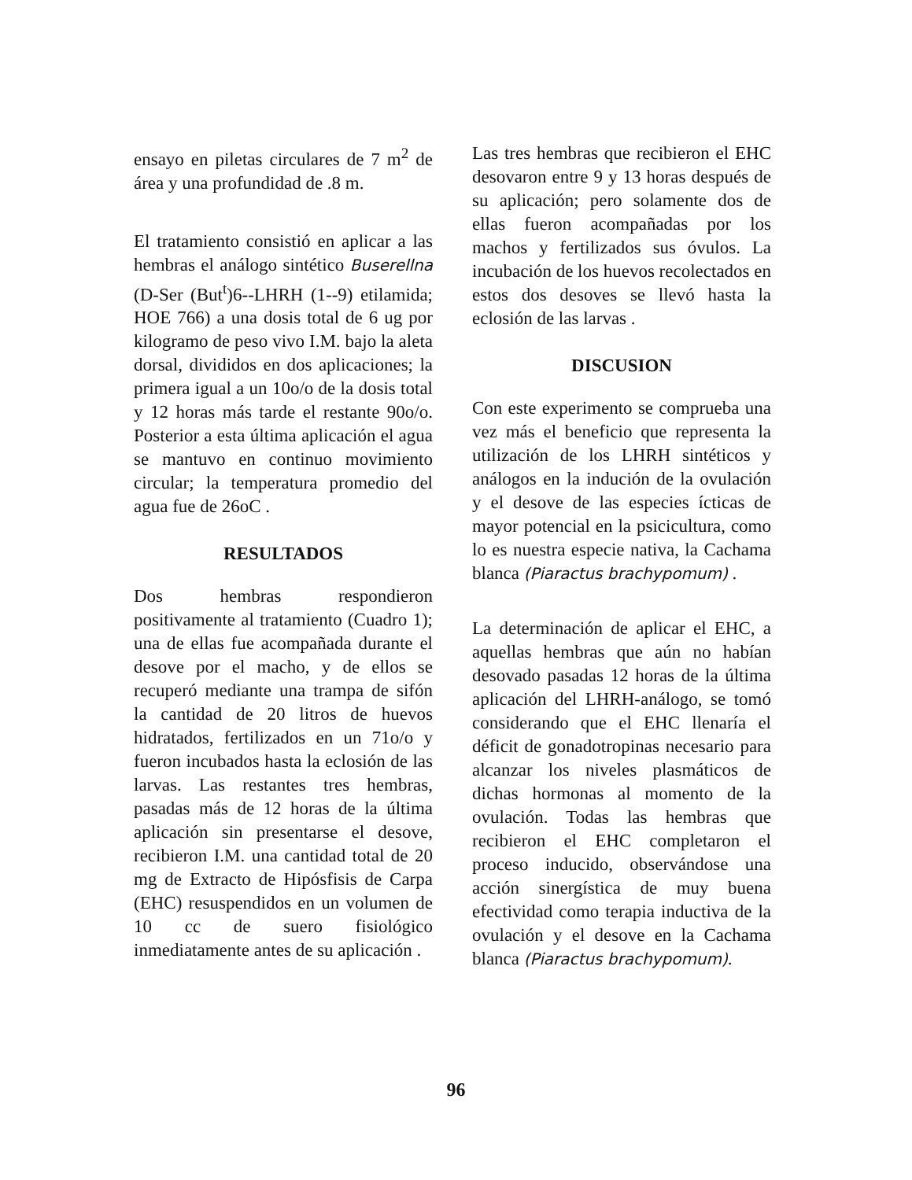ensayo en piletas circulares de 7 m<sup>2</sup> de área y una profundidad de .8 m.
El tratamiento consistió en aplicar a las hembras el análogo sintético Buserellna (D-Ser (But<sup>t</sup>)6--LHRH (1--9) etilamida; HOE 766) a una dosis total de 6 ug por kilogramo de peso vivo I.M. bajo la aleta dorsal, divididos en dos aplicaciones; la primera igual a un 10o/o de la dosis total y 12 horas más tarde el restante 90o/o. Posterior a esta última aplicación el agua se mantuvo en continuo movimiento circular; la temperatura promedio del agua fue de 26oC .
RESULTADOS
Dos hembras respondieron positivamente al tratamiento (Cuadro 1); una de ellas fue acompañada durante el desove por el macho, y de ellos se recuperó mediante una trampa de sifón la cantidad de 20 litros de huevos hidratados, fertilizados en un 71o/o y fueron incubados hasta la eclosión de las larvas. Las restantes tres hembras, pasadas más de 12 horas de la última aplicación sin presentarse el desove, recibieron I.M. una cantidad total de 20 mg de Extracto de Hipósfisis de Carpa (EHC) resuspendidos en un volumen de 10 cc de suero fisiológico inmediatamente antes de su aplicación .
Las tres hembras que recibieron el EHC desovaron entre 9 y 13 horas después de su aplicación; pero solamente dos de ellas fueron acompañadas por los machos y fertilizados sus óvulos. La incubación de los huevos recolectados en estos dos desoves se llevó hasta la eclosión de las larvas .
DISCUSION
Con este experimento se comprueba una vez más el beneficio que representa la utilización de los LHRH sintéticos y análogos en la indución de la ovulación y el desove de las especies ícticas de mayor potencial en la psicicultura, como lo es nuestra especie nativa, la Cachama blanca (Piaractus brachypomum) .
La determinación de aplicar el EHC, a aquellas hembras que aún no habían desovado pasadas 12 horas de la última aplicación del LHRH-análogo, se tomó considerando que el EHC llenaría el déficit de gonadotropinas necesario para alcanzar los niveles plasmáticos de dichas hormonas al momento de la ovulación. Todas las hembras que recibieron el EHC completaron el proceso inducido, observándose una acción sinergística de muy buena efectividad como terapia inductiva de la ovulación y el desove en la Cachama blanca (Piaractus brachypomum).
96